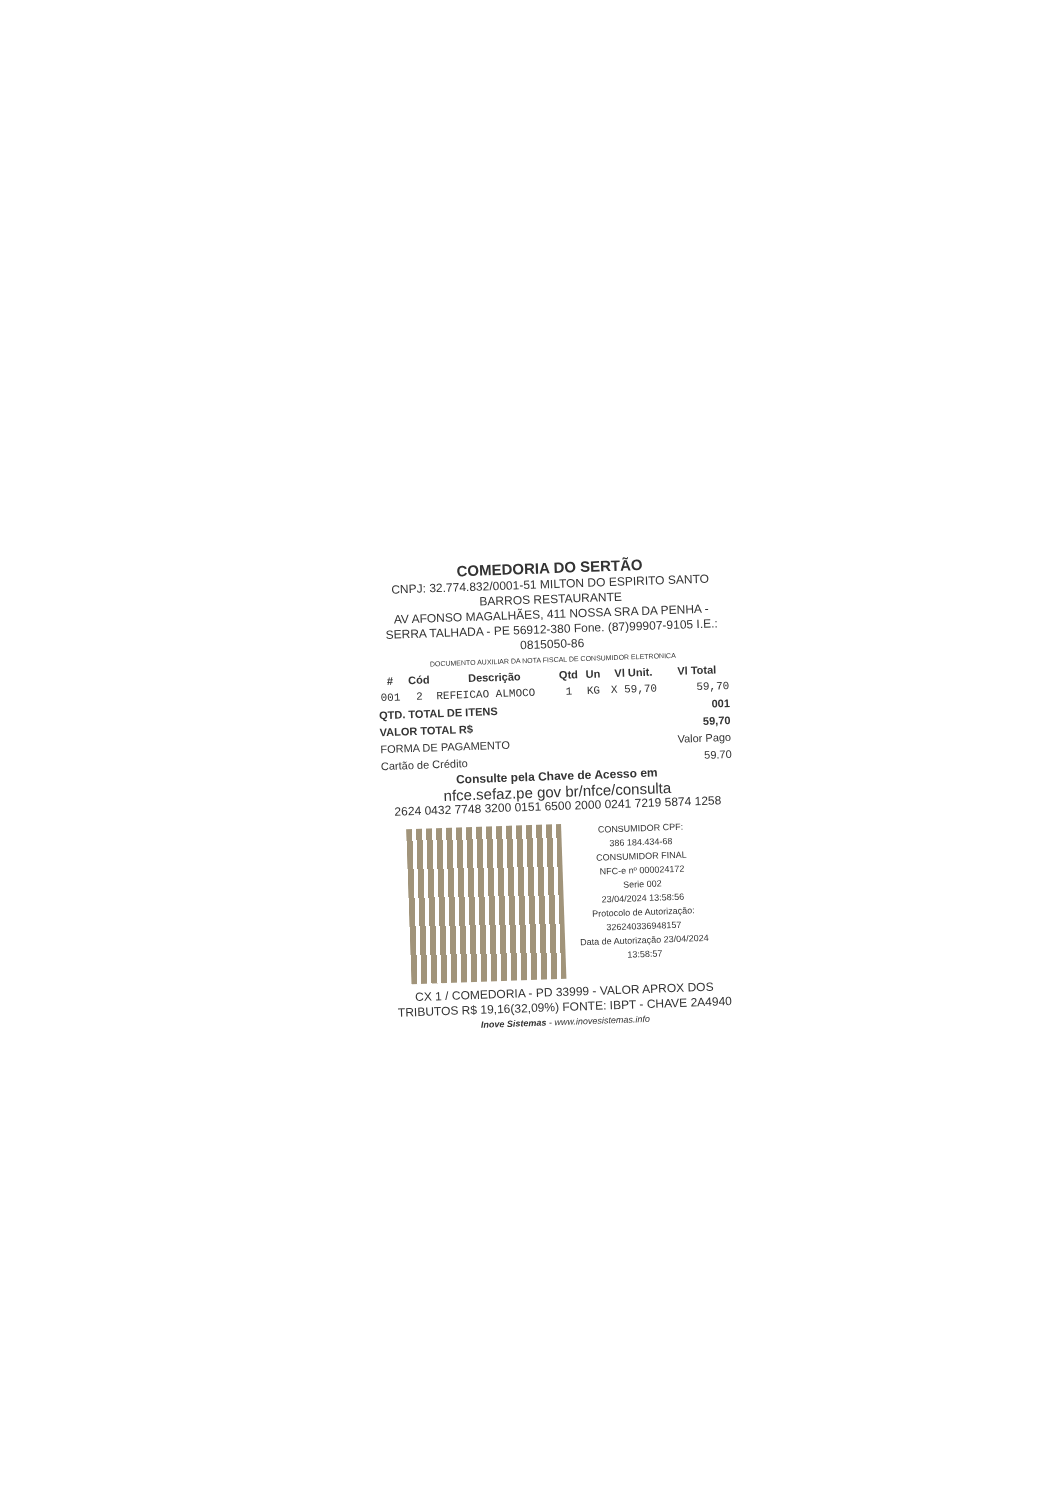COMEDORIA DO SERTÃO
CNPJ: 32.774.832/0001-51 MILTON DO ESPIRITO SANTO BARROS RESTAURANTE
AV AFONSO MAGALHÃES, 411 NOSSA SRA DA PENHA - SERRA TALHADA - PE 56912-380 Fone. (87)99907-9105 I.E.: 0815050-86
DOCUMENTO AUXILIAR DA NOTA FISCAL DE CONSUMIDOR ELETRONICA
| # | Cód | Descrição | Qtd | Un | Vl Unit. | Vl Total |
| --- | --- | --- | --- | --- | --- | --- |
| 001 | 2 | REFEICAO ALMOCO | 1 | KG | X 59,70 | 59,70 |
| QTD. TOTAL DE ITENS | | | | | | 001 |
| VALOR TOTAL R$ | | | | | | 59,70 |
| FORMA DE PAGAMENTO | | | | | | Valor Pago |
| Cartão de Crédito | | | | | | 59.70 |
Consulte pela Chave de Acesso em
nfce.sefaz.pe gov br/nfce/consulta
2624 0432 7748 3200 0151 6500 2000 0241 7219 5874 1258
CONSUMIDOR CPF:
386 184.434-68
CONSUMIDOR FINAL
NFC-e nº 000024172
Serie 002
23/04/2024 13:58:56
Protocolo de Autorização:
326240336948157
Data de Autorização 23/04/2024
13:58:57
CX 1 / COMEDORIA - PD 33999 - VALOR APROX DOS TRIBUTOS R$ 19,16(32,09%) FONTE: IBPT - CHAVE 2A4940
Inove Sistemas - www.inovesistemas.info